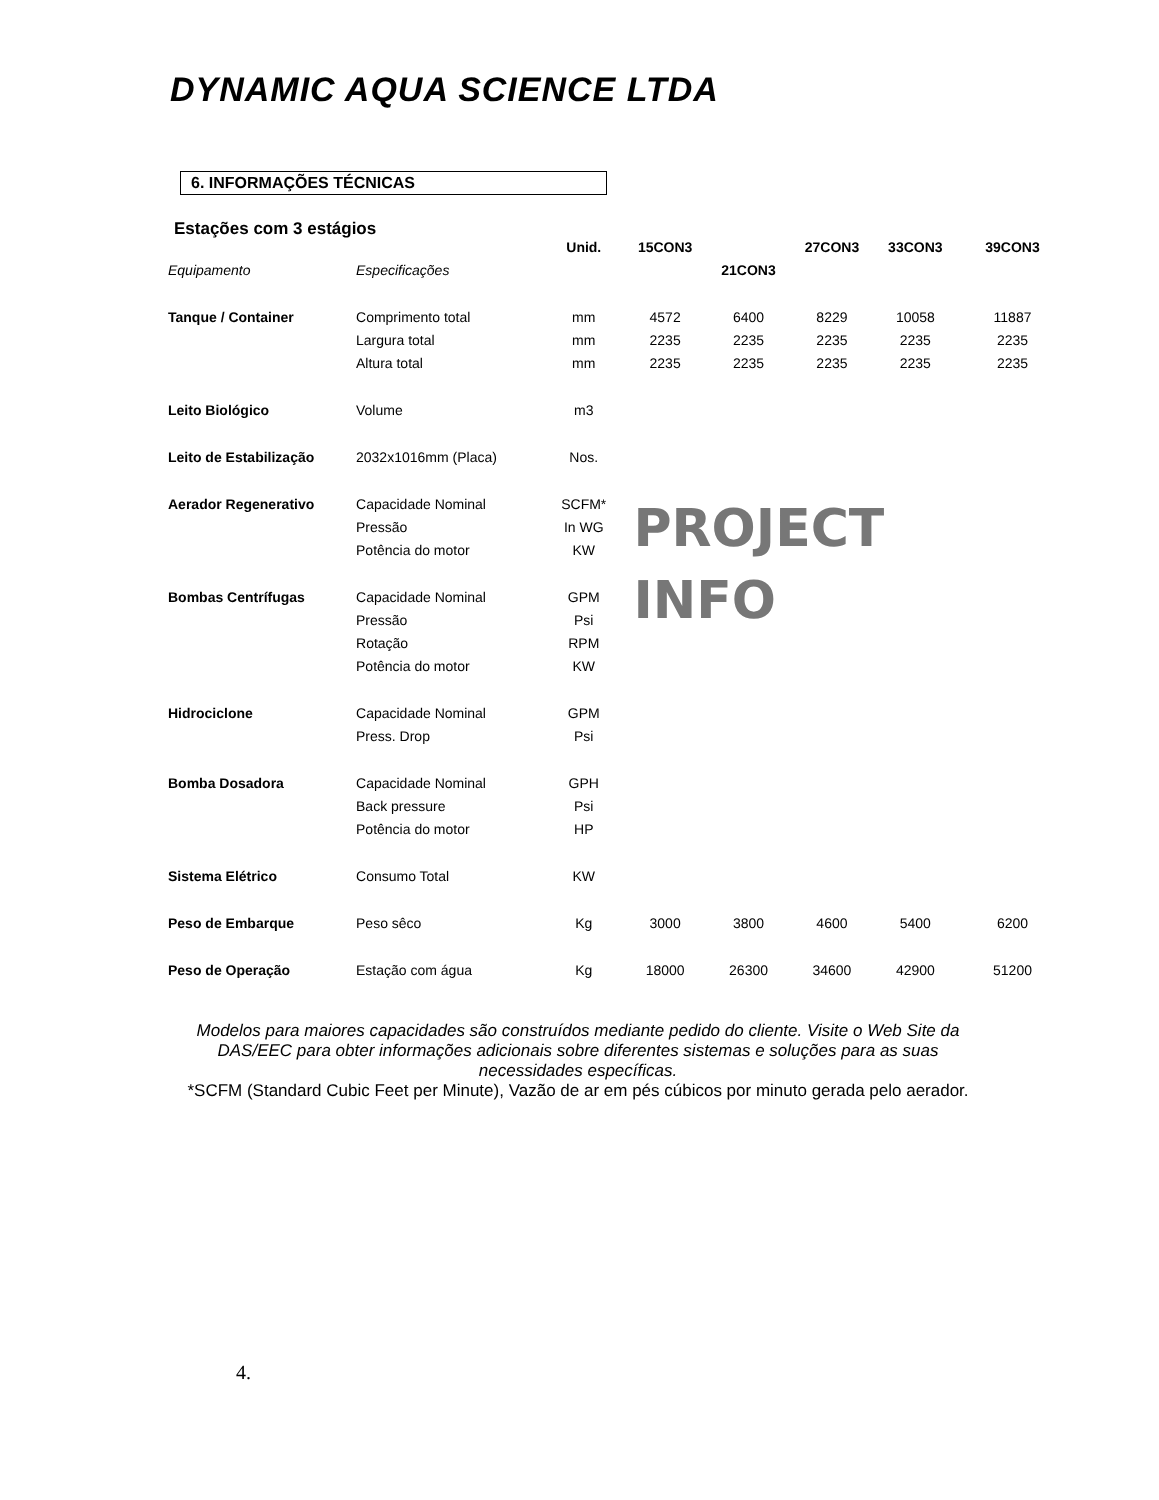DYNAMIC AQUA SCIENCE LTDA
6. INFORMAÇÕES TÉCNICAS
Estações com 3 estágios
| | | Unid. | 15CON3 | | 27CON3 | 33CON3 | 39CON3 |
| --- | --- | --- | --- | --- | --- | --- | --- |
| Equipamento | Especificações | | | 21CON3 | | | |
| Tanque / Container | Comprimento total | mm | 4572 | 6400 | 8229 | 10058 | 11887 |
| | Largura total | mm | 2235 | 2235 | 2235 | 2235 | 2235 |
| | Altura total | mm | 2235 | 2235 | 2235 | 2235 | 2235 |
| Leito Biológico | Volume | m3 | | | | | |
| Leito de Estabilização | 2032x1016mm (Placa) | Nos. | | | | | |
| Aerador Regenerativo | Capacidade Nominal | SCFM* | PROJECT INFO | | | | |
| | Pressão | In WG | | | | | |
| | Potência do motor | KW | | | | | |
| Bombas Centrífugas | Capacidade Nominal | GPM | | | | | |
| | Pressão | Psi | | | | | |
| | Rotação | RPM | | | | | |
| | Potência do motor | KW | | | | | |
| Hidrociclone | Capacidade Nominal | GPM | | | | | |
| | Press. Drop | Psi | | | | | |
| Bomba Dosadora | Capacidade Nominal | GPH | | | | | |
| | Back pressure | Psi | | | | | |
| | Potência do motor | HP | | | | | |
| Sistema Elétrico | Consumo Total | KW | | | | | |
| Peso de Embarque | Peso sêco | Kg | 3000 | 3800 | 4600 | 5400 | 6200 |
| Peso de Operação | Estação com água | Kg | 18000 | 26300 | 34600 | 42900 | 51200 |
Modelos para maiores capacidades são construídos mediante pedido do cliente. Visite o Web Site da DAS/EEC para obter informações adicionais sobre diferentes sistemas e soluções para as suas necessidades específicas.
*SCFM (Standard Cubic Feet per Minute), Vazão de ar em pés cúbicos por minuto gerada pelo aerador.
4.